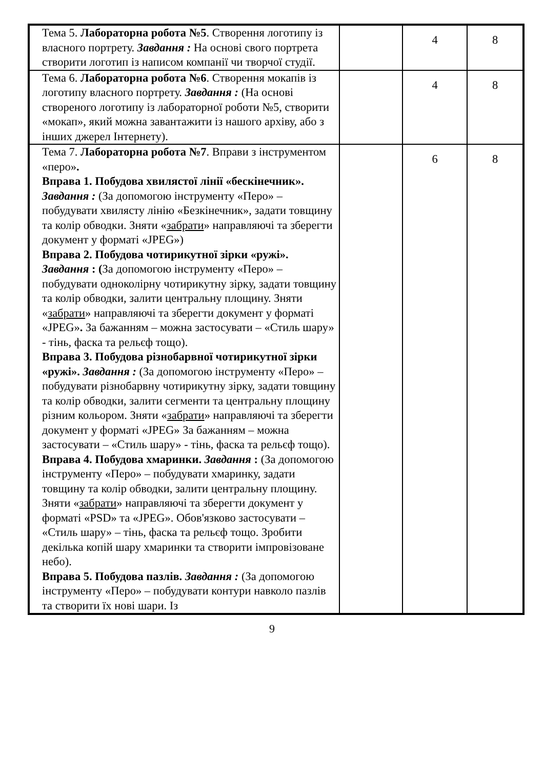| Тема 5. Лабораторна робота №5 . Створення логотипу із власного портрету. Завдання : На основі свого портрета створити логотип із написом компанії чи творчої студії. | | 4 | 8 |
| Тема 6. Лабораторна робота №6 . Створення мокапів із логотипу власного портрету. Завдання : (На основі створеного логотипу із лабораторної роботи №5, створити «мокап», який можна завантажити із нашого архіву, або з інших джерел Інтернету). | | 4 | 8 |
| Тема 7. Лабораторна робота №7 . Вправи з інструментом «перо» . Вправа 1. Побудова хвилястої лінії «бескінечник». Завдання : (За допомогою інструменту «Перо» – побудувати хвилясту лінію «Безкінечник», задати товщину та колір обводки. Зняти « забрати » направляючі та зберегти документ у форматі «JPEG») Вправа 2. Побудова чотирикутної зірки «ружі». Завдання : ( За допомогою інструменту «Перо» – побудувати одноколірну чотирикутну зірку, задати товщину та колір обводки, залити центральну площину. Зняти « забрати » направляючі та зберегти документ у форматі «JPEG» . За бажанням – можна застосувати – «Стиль шару» - тінь, фаска та рельєф тощо). Вправа 3. Побудова різнобарвної чотирикутної зірки «ружі». Завдання : (За допомогою інструменту «Перо» – побудувати різнобарвну чотирикутну зірку, задати товщину та колір обводки, залити сегменти та центральну площину різним кольором. Зняти « забрати » направляючі та зберегти документ у форматі «JPEG» За бажанням – можна застосувати – «Стиль шару» - тінь, фаска та рельєф тощо). Вправа 4. Побудова хмаринки. Завдання : (За допомогою інструменту «Перо» – побудувати хмаринку, задати товщину та колір обводки, залити центральну площину. Зняти « забрати » направляючі та зберегти документ у форматі «PSD» та «JPEG». Обов'язково застосувати – «Стиль шару» – тінь, фаска та рельєф тощо. Зробити декілька копій шару хмаринки та створити імпровізоване небо). Вправа 5. Побудова пазлів. Завдання : (За допомогою інструменту «Перо» – побудувати контури навколо пазлів та створити їх нові шари. Із | | 6 | 8 |
9